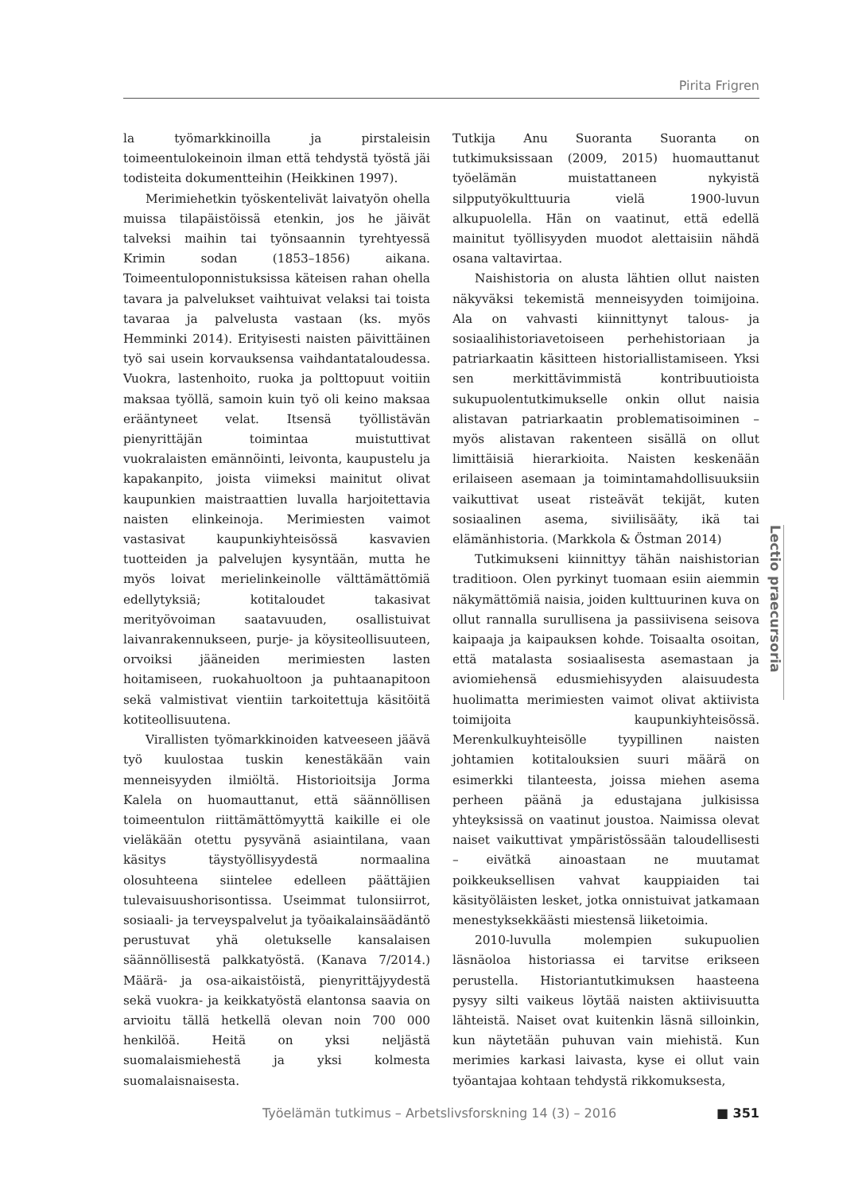Pirita Frigren
la työmarkkinoilla ja pirstaleisin toimeentulokeinoin ilman että tehdystä työstä jäi todisteita dokumentteihin (Heikkinen 1997).
Merimiehetkin työskentelivät laivatyön ohella muissa tilapäistöissä etenkin, jos he jäivät talveksi maihin tai työnsaannin tyrehtyessä Krimin sodan (1853–1856) aikana. Toimeentuloponnistuksissa käteisen rahan ohella tavara ja palvelukset vaihtuivat velaksi tai toista tavaraa ja palvelusta vastaan (ks. myös Hemminki 2014). Erityisesti naisten päivittäinen työ sai usein korvauksensa vaihdantataloudessa. Vuokra, lastenhoito, ruoka ja polttopuut voitiin maksaa työllä, samoin kuin työ oli keino maksaa erääntyneet velat. Itsensä työllistävän pienyrittäjän toimintaa muistuttivat vuokralaisten emännöinti, leivonta, kaupustelu ja kapakanpito, joista viimeksi mainitut olivat kaupunkien maistraattien luvalla harjoitettavia naisten elinkeinoja. Merimiesten vaimot vastasivat kaupunkiyhteisössä kasvavien tuotteiden ja palvelujen kysyntään, mutta he myös loivat merielinkeinolle välttämättömiä edellytyksiä; kotitaloudet takasivat merityövoiman saatavuuden, osallistuivat laivanrakennukseen, purje- ja köysiteollisuuteen, orvoiksi jääneiden merimiesten lasten hoitamiseen, ruokahuoltoon ja puhtaanapitoon sekä valmistivat vientiin tarkoitettuja käsitöitä kotiteollisuutena.
Virallisten työmarkkinoiden katveeseen jäävä työ kuulostaa tuskin kenestäkään vain menneisyyden ilmiöltä. Historioitsija Jorma Kalela on huomauttanut, että säännöllisen toimeentulon riittämättömyyttä kaikille ei ole vieläkään otettu pysyvänä asiaintilana, vaan käsitys täystyöllisyydestä normaalina olosuhteena siintelee edelleen päättäjien tulevaisuushorisontissa. Useimmat tulonsiirrot, sosiaali- ja terveyspalvelut ja työaikalainsäädäntö perustuvat yhä oletukselle kansalaisen säännöllisestä palkkatyöstä. (Kanava 7/2014.) Määrä- ja osa-aikaistöistä, pienyrittäjyydestä sekä vuokra- ja keikkatyöstä elantonsa saavia on arvioitu tällä hetkellä olevan noin 700 000 henkilöä. Heitä on yksi neljästä suomalaismiehestä ja yksi kolmesta suomalaisnaisesta.
Tutkija Anu Suoranta Suoranta on tutkimuksissaan (2009, 2015) huomauttanut työelämän muistattaneen nykyistä silpputyökulttuuria vielä 1900-luvun alkupuolella. Hän on vaatinut, että edellä mainitut työllisyyden muodot alettaisiin nähdä osana valtavirtaa.
Naishistoria on alusta lähtien ollut naisten näkyväksi tekemistä menneisyyden toimijoina. Ala on vahvasti kiinnittynyt talous- ja sosiaalihistoriavetoiseen perhehistoriaan ja patriarkaatin käsitteen historiallistamiseen. Yksi sen merkittävimmistä kontribuutioista sukupuolentutkimukselle onkin ollut naisia alistavan patriarkaatin problematisoiminen – myös alistavan rakenteen sisällä on ollut limittäisiä hierarkioita. Naisten keskenään erilaiseen asemaan ja toimintamahdollisuuksiin vaikuttivat useat risteävät tekijät, kuten sosiaalinen asema, siviilisääty, ikä tai elämänhistoria. (Markkola & Östman 2014)
Tutkimukseni kiinnittyy tähän naishistorian traditioon. Olen pyrkinyt tuomaan esiin aiemmin näkymättömiä naisia, joiden kulttuurinen kuva on ollut rannalla surullisena ja passiivisena seisova kaipaaja ja kaipauksen kohde. Toisaalta osoitan, että matalasta sosiaalisesta asemastaan ja aviomiehensä edusmiehisyyden alaisuudesta huolimatta merimiesten vaimot olivat aktiivista toimijoita kaupunkiyhteisössä. Merenkulkuyhteisölle tyypillinen naisten johtamien kotitalouksien suuri määrä on esimerkki tilanteesta, joissa miehen asema perheen päänä ja edustajana julkisissa yhteyksissä on vaatinut joustoa. Naimissa olevat naiset vaikuttivat ympäristössään taloudellisesti – eivätkä ainoastaan ne muutamat poikkeuksellisen vahvat kauppiaiden tai käsityöläisten lesket, jotka onnistuivat jatkamaan menestyksekkäästi miestensä liiketoimia.
2010-luvulla molempien sukupuolien läsnäoloa historiassa ei tarvitse erikseen perustella. Historiantutkimuksen haasteena pysyy silti vaikeus löytää naisten aktiivisuutta lähteistä. Naiset ovat kuitenkin läsnä silloinkin, kun näytetään puhuvan vain miehistä. Kun merimies karkasi laivasta, kyse ei ollut vain työantajaa kohtaan tehdystä rikkomuksesta,
Lectio praecursoria
Työelämän tutkimus – Arbetslivsforskning 14 (3) – 2016 ■ 351